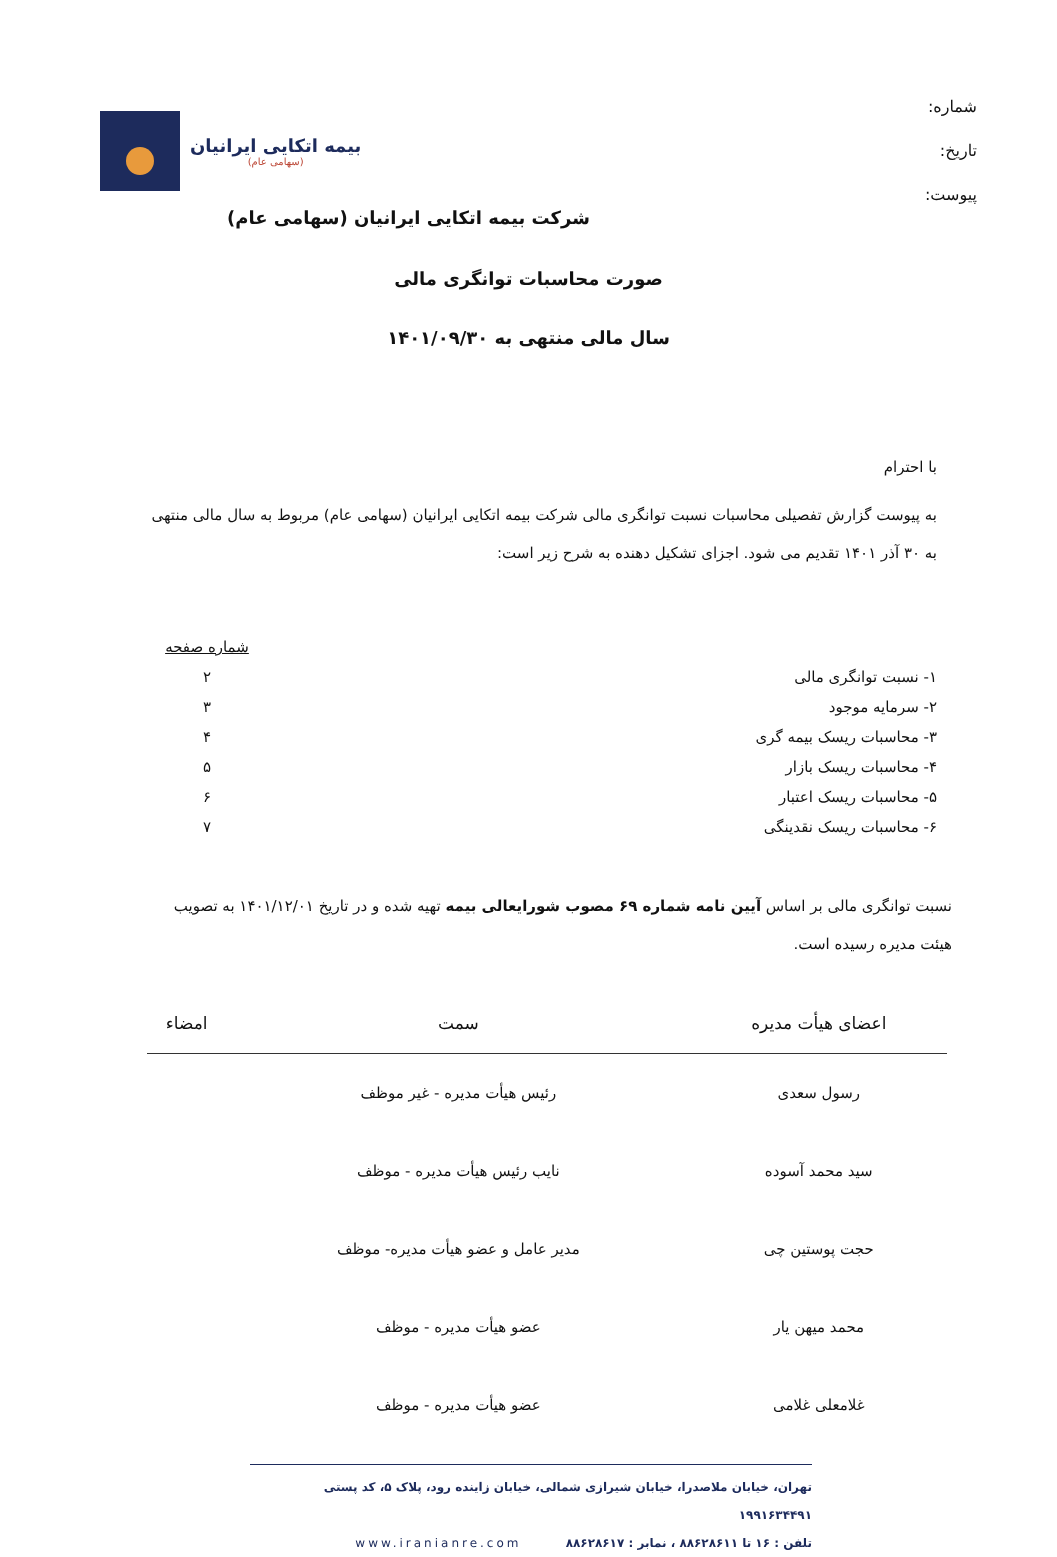شماره:
تاریخ:
پیوست:
بیمه اتکایی ایرانیان
(سهامی عام)
شرکت بیمه اتکایی ایرانیان (سهامی عام)
صورت محاسبات توانگری مالی
سال مالی منتهی به ۱۴۰۱/۰۹/۳۰
با احترام
به پیوست گزارش تفصیلی محاسبات نسبت توانگری مالی شرکت بیمه اتکایی ایرانیان (سهامی عام) مربوط به سال مالی منتهی به ۳۰ آذر ۱۴۰۱ تقدیم می شود. اجزای تشکیل دهنده به شرح زیر است:
| | شماره صفحه |
| ۱- نسبت توانگری مالی | ۲ |
| ۲- سرمایه موجود | ۳ |
| ۳- محاسبات ریسک بیمه گری | ۴ |
| ۴- محاسبات ریسک بازار | ۵ |
| ۵- محاسبات ریسک اعتبار | ۶ |
| ۶- محاسبات ریسک نقدینگی | ۷ |
نسبت توانگری مالی بر اساس آیین نامه شماره ۶۹ مصوب شورایعالی بیمه تهیه شده و در تاریخ ۱۴۰۱/۱۲/۰۱ به تصویب هیئت مدیره رسیده است.
| اعضای هیأت مدیره | سمت | امضاء |
| --- | --- | --- |
| رسول سعدی | رئیس هیأت مدیره - غیر موظف | |
| سید محمد آسوده | نایب رئیس هیأت مدیره - موظف | |
| حجت پوستین چی | مدیر عامل و عضو هیأت مدیره- موظف | |
| محمد میهن یار | عضو هیأت مدیره - موظف | |
| غلامعلی غلامی | عضو هیأت مدیره - موظف | |
تهران، خیابان ملاصدرا، خیابان شیرازی شمالی، خیابان زاینده رود، پلاک ۵، کد پستی ۱۹۹۱۶۳۴۴۹۱
تلفن : ۱۶ تا ۸۸۶۲۸۶۱۱ ، نمابر : ۸۸۶۲۸۶۱۷ www.iranianre.com